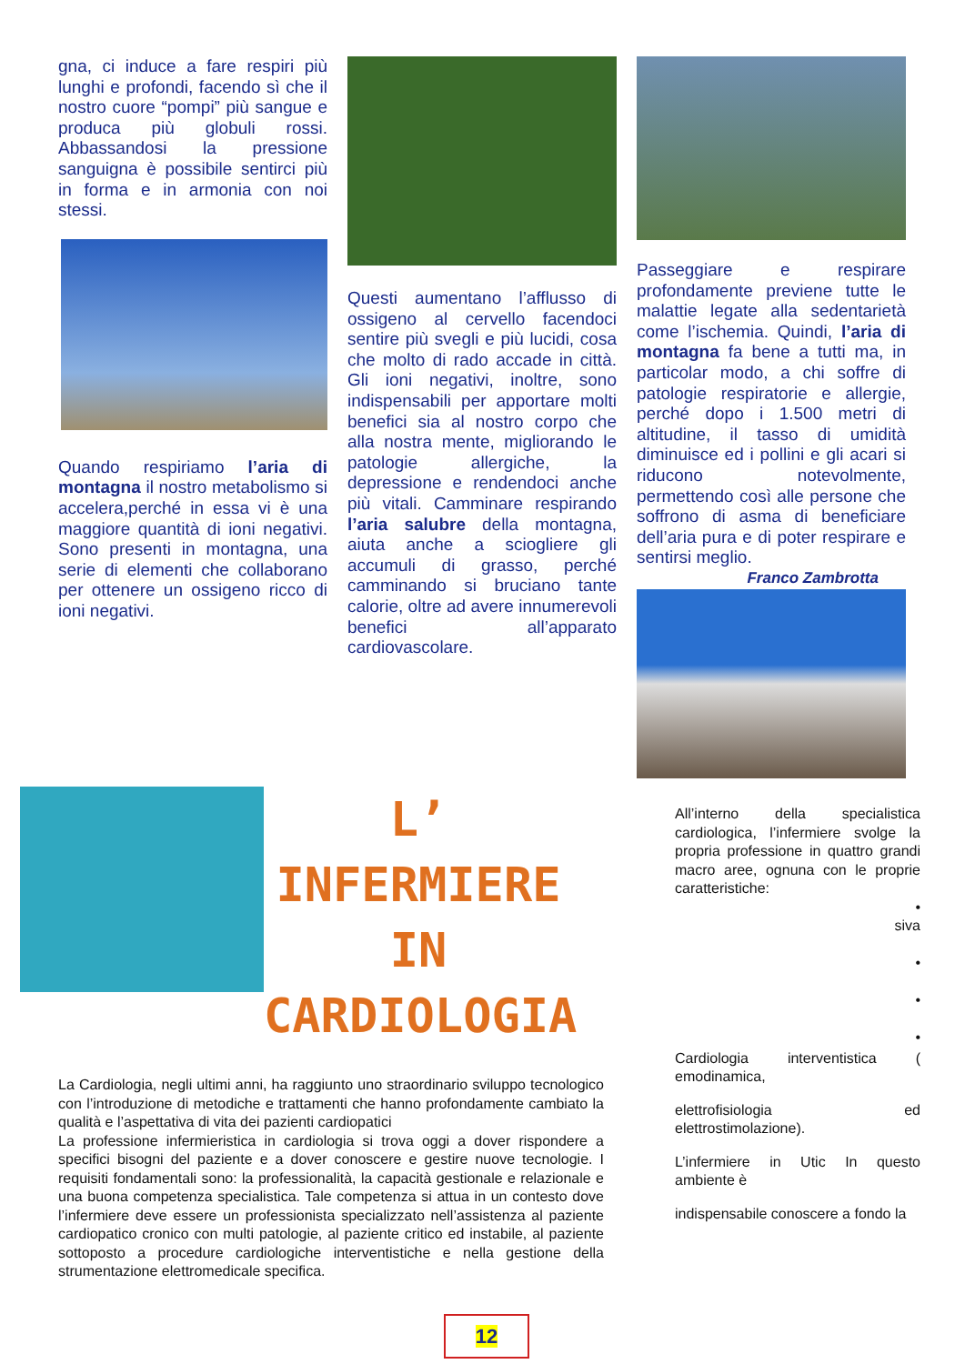gna, ci induce a fare respiri più lunghi e profondi, facendo sì che il nostro cuore “pompi” più sangue e produca più globuli rossi. Abbassandosi la pressione sanguigna è possibile sentirci più in forma e in armonia con noi stessi.
Quando respiriamo l’aria di montagna il nostro metabolismo si accelera,perché in essa vi è una maggiore quantità di ioni negativi. Sono presenti in montagna, una serie di elementi che collaborano per ottenere un ossigeno ricco di ioni negativi.
Questi aumentano l’afflusso di ossigeno al cervello facendoci sentire più svegli e più lucidi, cosa che molto di rado accade in città. Gli ioni negativi, inoltre, sono indispensabili per apportare molti benefici sia al nostro corpo che alla nostra mente, migliorando le patologie allergiche, la depressione e rendendoci anche più vitali. Camminare respirando l’aria salubre della montagna, aiuta anche a sciogliere gli accumuli di grasso, perché camminando si bruciano tante calorie, oltre ad avere innumerevoli benefici all’apparato cardiovascolare.
Passeggiare e respirare profondamente previene tutte le malattie legate alla sedentarietà come l’ischemia. Quindi, l’aria di montagna fa bene a tutti ma, in particolar modo, a chi soffre di patologie respiratorie e allergie, perché dopo i 1.500 metri di altitudine, il tasso di umidità diminuisce ed i pollini e gli acari si riducono notevolmente, permettendo così alle persone che soffrono di asma di beneficiare dell’aria pura e di poter respirare e sentirsi meglio.
Franco Zambrotta
L’ INFERMIERE
IN
CARDIOLOGIA
La Cardiologia, negli ultimi anni, ha raggiunto uno straordinario sviluppo tecnologico con l’introduzione di metodiche e trattamenti che hanno profondamente cambiato la qualità e l’aspettativa di vita dei pazienti cardiopatici
La professione infermieristica in cardiologia si trova oggi a dover rispondere a specifici bisogni del paziente e a dover conoscere e gestire nuove tecnologie. I requisiti fondamentali sono: la professionalità, la capacità gestionale e relazionale e una buona competenza specialistica. Tale competenza si attua in un contesto dove l’infermiere deve essere un professionista specializzato nell’assistenza al paziente cardiopatico cronico con multi patologie, al paziente critico ed instabile, al paziente sottoposto a procedure cardiologiche interventistiche e nella gestione della strumentazione elettromedicale specifica.
All’interno della specialistica cardiologica, l’infermiere svolge la propria professione in quattro grandi macro aree, ognuna con le proprie caratteristiche:
•
siva
•
•
•
Cardiologia interventistica ( emodinamica,
elettrofisiologia ed elettrostimolazione).
L’infermiere in Utic In questo ambiente è
indispensabile conoscere a fondo la
12